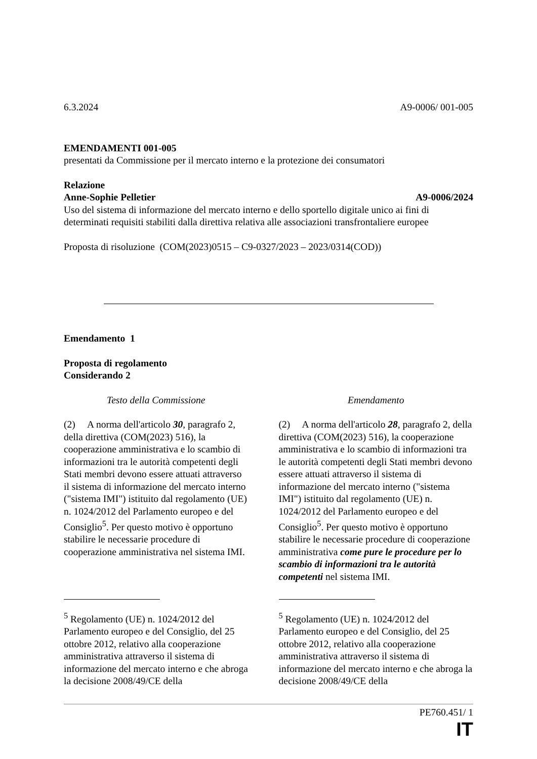6.3.2024 A9-0006/ 001-005
EMENDAMENTI 001-005
presentati da Commissione per il mercato interno e la protezione dei consumatori
Relazione
Anne-Sophie Pelletier A9-0006/2024
Uso del sistema di informazione del mercato interno e dello sportello digitale unico ai fini di determinati requisiti stabiliti dalla direttiva relativa alle associazioni transfrontaliere europee
Proposta di risoluzione (COM(2023)0515 – C9-0327/2023 – 2023/0314(COD))
Emendamento 1
Proposta di regolamento
Considerando 2
| Testo della Commissione | Emendamento |
| (2) A norma dell'articolo 30 , paragrafo 2, della direttiva (COM(2023) 516), la cooperazione amministrativa e lo scambio di informazioni tra le autorità competenti degli Stati membri devono essere attuati attraverso il sistema di informazione del mercato interno ("sistema IMI") istituito dal regolamento (UE) n. 1024/2012 del Parlamento europeo e del Consiglio<sup>5</sup>. Per questo motivo è opportuno stabilire le necessarie procedure di cooperazione amministrativa nel sistema IMI. | (2) A norma dell'articolo 28 , paragrafo 2, della direttiva (COM(2023) 516), la cooperazione amministrativa e lo scambio di informazioni tra le autorità competenti degli Stati membri devono essere attuati attraverso il sistema di informazione del mercato interno ("sistema IMI") istituito dal regolamento (UE) n. 1024/2012 del Parlamento europeo e del Consiglio<sup>5</sup>. Per questo motivo è opportuno stabilire le necessarie procedure di cooperazione amministrativa come pure le procedure per lo scambio di informazioni tra le autorità competenti nel sistema IMI. |
| <sup>5</sup> Regolamento (UE) n. 1024/2012 del Parlamento europeo e del Consiglio, del 25 ottobre 2012, relativo alla cooperazione amministrativa attraverso il sistema di informazione del mercato interno e che abroga la decisione 2008/49/CE della | <sup>5</sup> Regolamento (UE) n. 1024/2012 del Parlamento europeo e del Consiglio, del 25 ottobre 2012, relativo alla cooperazione amministrativa attraverso il sistema di informazione del mercato interno e che abroga la decisione 2008/49/CE della |
PE760.451/ 1
IT